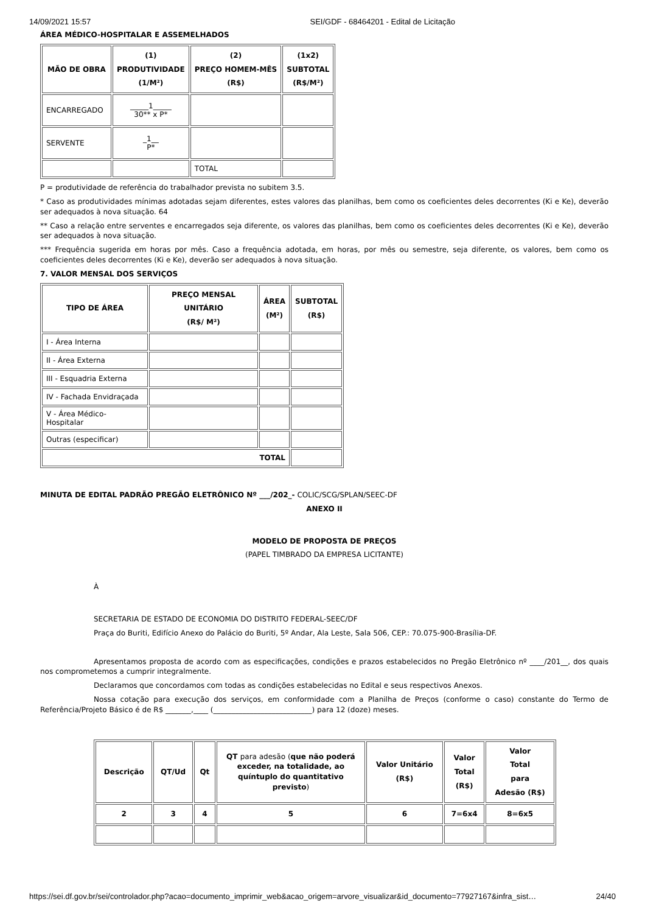14/09/2021 15:57 SEI/GDF - 68464201 - Edital de Licitação
ÁREA MÉDICO-HOSPITALAR E ASSEMELHADOS
| MÃO DE OBRA | (1) PRODUTIVIDADE (1/M²) | (2) PREÇO HOMEM-MÊS (R$) | (1x2) SUBTOTAL (R$/M²) |
| --- | --- | --- | --- |
| ENCARREGADO | _____1_____ 30** x P* | | |
| SERVENTE | _1__ P* | | |
| | | TOTAL | |
P = produtividade de referência do trabalhador prevista no subitem 3.5.
* Caso as produtividades mínimas adotadas sejam diferentes, estes valores das planilhas, bem como os coeficientes deles decorrentes (Ki e Ke), deverão ser adequados à nova situação. 64
** Caso a relação entre serventes e encarregados seja diferente, os valores das planilhas, bem como os coeficientes deles decorrentes (Ki e Ke), deverão ser adequados à nova situação.
*** Frequência sugerida em horas por mês. Caso a frequência adotada, em horas, por mês ou semestre, seja diferente, os valores, bem como os coeficientes deles decorrentes (Ki e Ke), deverão ser adequados à nova situação.
7. VALOR MENSAL DOS SERVIÇOS
| TIPO DE ÁREA | PREÇO MENSAL UNITÁRIO (R$/ M²) | ÁREA (M²) | SUBTOTAL (R$) |
| --- | --- | --- | --- |
| I - Área Interna | | | |
| II - Área Externa | | | |
| III - Esquadria Externa | | | |
| IV - Fachada Envidraçada | | | |
| V - Área Médico-Hospitalar | | | |
| Outras (especificar) | | | |
| TOTAL | | | |
MINUTA DE EDITAL PADRÃO PREGÃO ELETRÔNICO Nº ___/202_- COLIC/SCG/SPLAN/SEEC-DF
ANEXO II
MODELO DE PROPOSTA DE PREÇOS
(PAPEL TIMBRADO DA EMPRESA LICITANTE)
À
SECRETARIA DE ESTADO DE ECONOMIA DO DISTRITO FEDERAL-SEEC/DF
Praça do Buriti, Edifício Anexo do Palácio do Buriti, 5º Andar, Ala Leste, Sala 506, CEP.: 70.075-900-Brasília-DF.
Apresentamos proposta de acordo com as especificações, condições e prazos estabelecidos no Pregão Eletrônico nº ____/201__, dos quais nos comprometemos a cumprir integralmente.
Declaramos que concordamos com todas as condições estabelecidas no Edital e seus respectivos Anexos.
Nossa cotação para execução dos serviços, em conformidade com a Planilha de Preços (conforme o caso) constante do Termo de Referência/Projeto Básico é de R$ _______,____ (___________________________) para 12 (doze) meses.
| Descrição | QT/Ud | Qt | QT para adesão ( que não poderá exceder, na totalidade, ao quíntuplo do quantitativo previsto ) | Valor Unitário (R$) | Valor Total (R$) | Valor Total para Adesão (R$) |
| --- | --- | --- | --- | --- | --- | --- |
| 2 | 3 | 4 | 5 | 6 | 7=6x4 | 8=6x5 |
https://sei.df.gov.br/sei/controlador.php?acao=documento_imprimir_web&acao_origem=arvore_visualizar&id_documento=77927167&infra_sist… 24/40